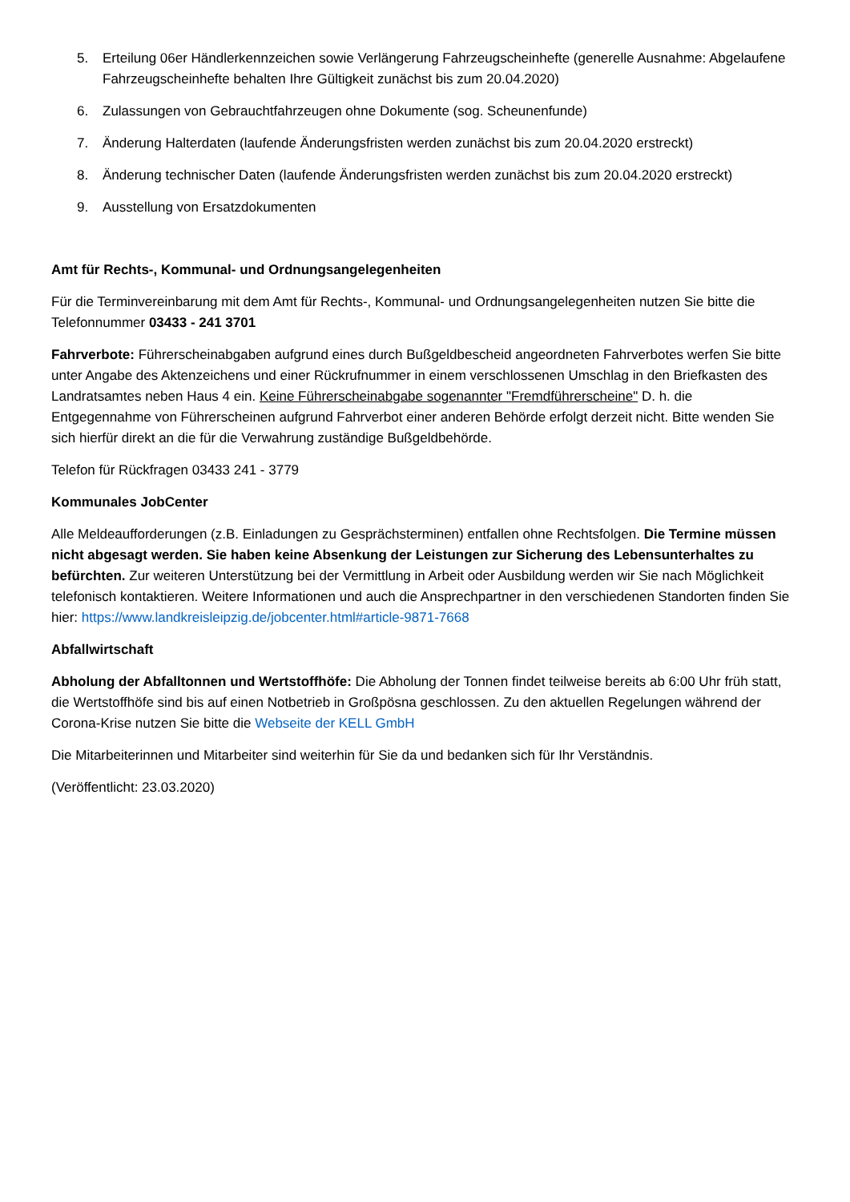5. Erteilung 06er Händlerkennzeichen sowie Verlängerung Fahrzeugscheinhefte (generelle Ausnahme: Abgelaufene Fahrzeugscheinhefte behalten Ihre Gültigkeit zunächst bis zum 20.04.2020)
6. Zulassungen von Gebrauchtfahrzeugen ohne Dokumente (sog. Scheunenfunde)
7. Änderung Halterdaten (laufende Änderungsfristen werden zunächst bis zum 20.04.2020 erstreckt)
8. Änderung technischer Daten (laufende Änderungsfristen werden zunächst bis zum 20.04.2020 erstreckt)
9. Ausstellung von Ersatzdokumenten
Amt für Rechts-, Kommunal- und Ordnungsangelegenheiten
Für die Terminvereinbarung mit dem Amt für Rechts-, Kommunal- und Ordnungsangelegenheiten nutzen Sie bitte die Telefonnummer 03433 - 241 3701
Fahrverbote: Führerscheinabgaben aufgrund eines durch Bußgeldbescheid angeordneten Fahrverbotes werfen Sie bitte unter Angabe des Aktenzeichens und einer Rückrufnummer in einem verschlossenen Umschlag in den Briefkasten des Landratsamtes neben Haus 4 ein. Keine Führerscheinabgabe sogenannter "Fremdführerscheine" D. h. die Entgegennahme von Führerscheinen aufgrund Fahrverbot einer anderen Behörde erfolgt derzeit nicht. Bitte wenden Sie sich hierfür direkt an die für die Verwahrung zuständige Bußgeldbehörde.
Telefon für Rückfragen 03433 241 - 3779
Kommunales JobCenter
Alle Meldeaufforderungen (z.B. Einladungen zu Gesprächsterminen) entfallen ohne Rechtsfolgen. Die Termine müssen nicht abgesagt werden. Sie haben keine Absenkung der Leistungen zur Sicherung des Lebensunterhaltes zu befürchten. Zur weiteren Unterstützung bei der Vermittlung in Arbeit oder Ausbildung werden wir Sie nach Möglichkeit telefonisch kontaktieren. Weitere Informationen und auch die Ansprechpartner in den verschiedenen Standorten finden Sie hier: https://www.landkreisleipzig.de/jobcenter.html#article-9871-7668
Abfallwirtschaft
Abholung der Abfalltonnen und Wertstoffhöfe: Die Abholung der Tonnen findet teilweise bereits ab 6:00 Uhr früh statt, die Wertstoffhöfe sind bis auf einen Notbetrieb in Großpösna geschlossen. Zu den aktuellen Regelungen während der Corona-Krise nutzen Sie bitte die Webseite der KELL GmbH
Die Mitarbeiterinnen und Mitarbeiter sind weiterhin für Sie da und bedanken sich für Ihr Verständnis.
(Veröffentlicht: 23.03.2020)